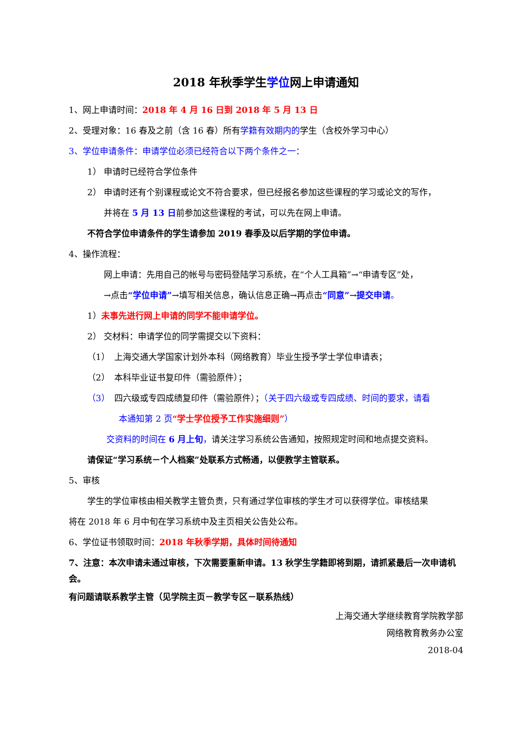2018 年秋季学生学位网上申请通知
1、网上申请时间：2018 年 4 月 16 日到 2018 年 5 月 13 日
2、受理对象：16 春及之前（含 16 春）所有学籍有效期内的学生（含校外学习中心）
3、学位申请条件：申请学位必须已经符合以下两个条件之一：
1） 申请时已经符合学位条件
2） 申请时还有个别课程或论文不符合要求，但已经报名参加这些课程的学习或论文的写作，
并将在 5 月 13 日前参加这些课程的考试，可以先在网上申请。
不符合学位申请条件的学生请参加 2019 春季及以后学期的学位申请。
4、操作流程：
网上申请：先用自己的帐号与密码登陆学习系统，在“个人工具箱”→“申请专区”处，
→点击“学位申请”→填写相关信息，确认信息正确→再点击“同意”→提交申请。
1）未事先进行网上申请的同学不能申请学位。
2） 交材料：申请学位的同学需提交以下资料：
（1）　上海交通大学国家计划外本科（网络教育）毕业生授予学士学位申请表；
（2）　本科毕业证书复印件（需验原件）；
（3）　四六级或专四成绩复印件（需验原件）；（关于四六级或专四成绩、时间的要求，请看
本通知第 2 页“学士学位授予工作实施细则”）
交资料的时间在 6 月上旬，请关注学习系统公告通知，按照规定时间和地点提交资料。
请保证“学习系统－个人档案”处联系方式畅通，以便教学主管联系。
5、审核
学生的学位审核由相关教学主管负责，只有通过学位审核的学生才可以获得学位。审核结果
将在 2018 年 6 月中旬在学习系统中及主页相关公告处公布。
6、学位证书领取时间：2018 年秋季学期，具体时间待通知
7、注意：本次申请未通过审核，下次需要重新申请。13 秋学生学籍即将到期，请抓紧最后一次申请机会。
有问题请联系教学主管（见学院主页－教学专区－联系热线）
上海交通大学继续教育学院教学部
网络教育教务办公室
2018-04